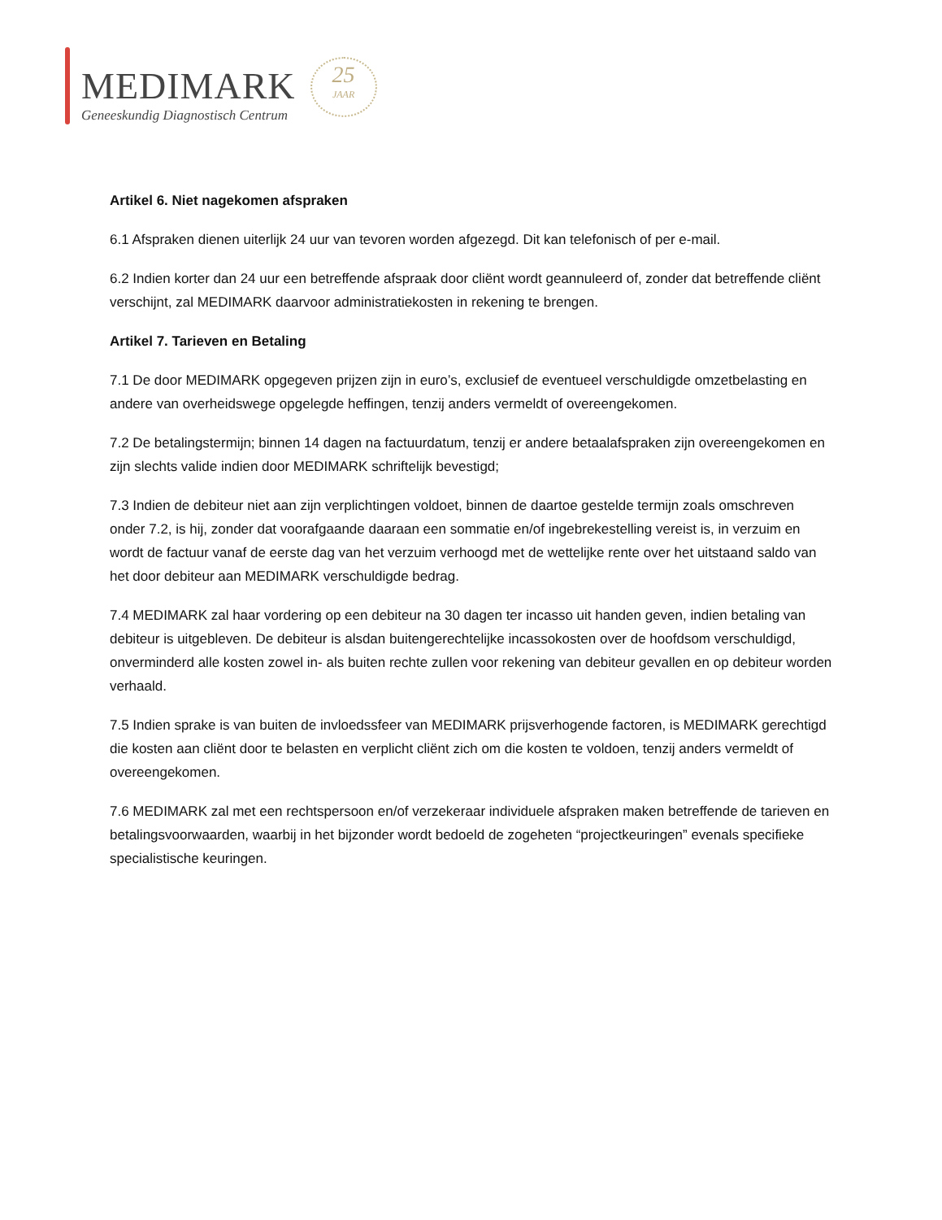MEDIMARK
Geneeskundig Diagnostisch Centrum
25
JAAR
Artikel 6. Niet nagekomen afspraken
6.1 Afspraken dienen uiterlijk 24 uur van tevoren worden afgezegd. Dit kan telefonisch of per e-mail.
6.2 Indien korter dan 24 uur een betreffende afspraak door cliënt wordt geannuleerd of, zonder dat betreffende cliënt verschijnt, zal MEDIMARK daarvoor administratiekosten in rekening te brengen.
Artikel 7. Tarieven en Betaling
7.1 De door MEDIMARK opgegeven prijzen zijn in euro’s, exclusief de eventueel verschuldigde omzetbelasting en andere van overheidswege opgelegde heffingen, tenzij anders vermeldt of overeengekomen.
7.2 De betalingstermijn; binnen 14 dagen na factuurdatum, tenzij er andere betaalafspraken zijn overeengekomen en zijn slechts valide indien door MEDIMARK schriftelijk bevestigd;
7.3 Indien de debiteur niet aan zijn verplichtingen voldoet, binnen de daartoe gestelde termijn zoals omschreven onder 7.2, is hij, zonder dat voorafgaande daaraan een sommatie en/of ingebrekestelling vereist is, in verzuim en wordt de factuur vanaf de eerste dag van het verzuim verhoogd met de wettelijke rente over het uitstaand saldo van het door debiteur aan MEDIMARK verschuldigde bedrag.
7.4 MEDIMARK zal haar vordering op een debiteur na 30 dagen ter incasso uit handen geven, indien betaling van debiteur is uitgebleven. De debiteur is alsdan buitengerechtelijke incassokosten over de hoofdsom verschuldigd, onverminderd alle kosten zowel in- als buiten rechte zullen voor rekening van debiteur gevallen en op debiteur worden verhaald.
7.5 Indien sprake is van buiten de invloedssfeer van MEDIMARK prijsverhogende factoren, is MEDIMARK gerechtigd die kosten aan cliënt door te belasten en verplicht cliënt zich om die kosten te voldoen, tenzij anders vermeldt of overeengekomen.
7.6 MEDIMARK zal met een rechtspersoon en/of verzekeraar individuele afspraken maken betreffende de tarieven en betalingsvoorwaarden, waarbij in het bijzonder wordt bedoeld de zogeheten “projectkeuringen” evenals specifieke specialistische keuringen.